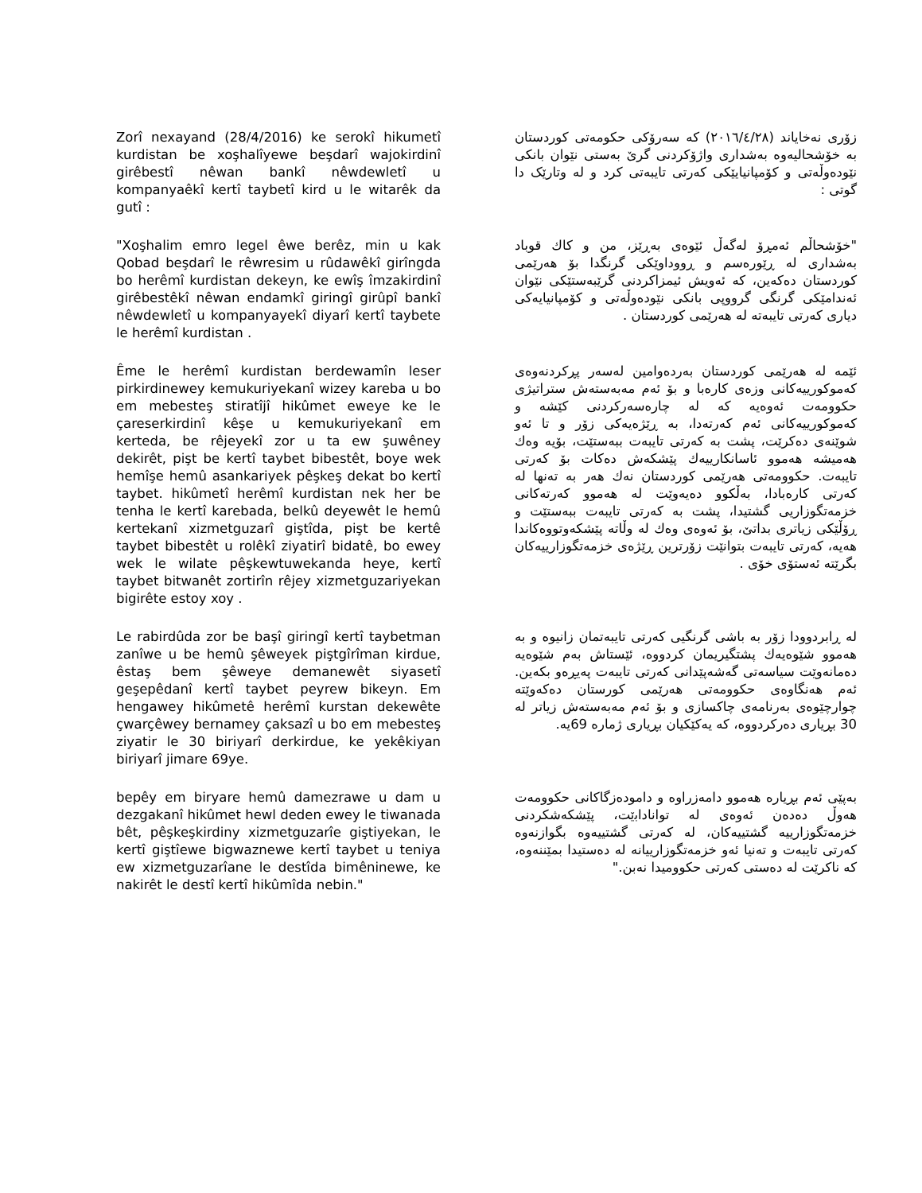Zorî nexayand (28/4/2016) ke serokî hikumetî kurdistan be xoşhalîyewe beşdarî wajokirdinî girêbestî nêwan bankî nêwdewletî u kompanyaêkî kertî taybetî kird u le witarêk da gutî :
زۆری نەخایاند (٢٠١٦/٤/٢٨) کە سەرۆکی حکومەتی کوردستان بە خۆشحالیەوە بەشداری واژۆکردنی گرێ بەستی نێوان بانکی نێودەوڵەتی و کۆمپانیایێکی کەرتی تایبەتی کرد و لە وتارێک دا گوتی :
"Xoşhalim emro legel êwe berêz, min u kak Qobad beşdarî le rêwresim u rûdawêkî girîngda bo herêmî kurdistan dekeyn, ke ewîş îmzakirdinî girêbestêkî nêwan endamkî giringî girûpî bankî nêwdewletî u kompanyayekî diyarî kertî taybete le herêmî kurdistan .
"خۆشحاڵم ئەمڕۆ لەگەڵ ئێوەی بەڕێز، من و کاك قوباد بەشداری لە ڕێورەسم و ڕووداوێکی گرنگدا بۆ هەرێمی کوردستان دەکەین، کە ئەویش ئیمزاکردنی گرێبەستێکی نێوان ئەندامێکی گرنگی گرووپی بانکی نێودەوڵەتی و کۆمپانیایەکی دیاری کەرتی تایبەتە لە هەرێمی کوردستان .
Ême le herêmî kurdistan berdewamîn leser pirkirdinewey kemukuriyekanî wizey kareba u bo em mebesteş stiratîjî hikûmet eweye ke le çareserkirdinî kêşe u kemukuriyekanî em kerteda, be rêjeyekî zor u ta ew şuwêney dekirêt, pişt be kertî taybet bibestêt, boye wek hemîşe hemû asankariyek pêşkeş dekat bo kertî taybet. hikûmetî herêmî kurdistan nek her be tenha le kertî karebada, belkû deyewêt le hemû kertekanî xizmetguzarî giştîda, pişt be kertê taybet bibestêt u rolêkî ziyatirî bidatê, bo ewey wek le wilate pêşkewtuwekanda heye, kertî taybet bitwanêt zortirîn rêjey xizmetguzariyekan bigirête estoy xoy .
ئێمە لە هەرێمی کوردستان بەردەوامین لەسەر پڕکردنەوەی کەموکورییەکانی وزەی کارەبا و بۆ ئەم مەبەستەش ستراتیژی حکوومەت ئەوەیە کە لە چارەسەرکردنی کێشە و کەموکورییەکانی ئەم کەرتەدا، بە ڕێژەیەکی زۆر و تا ئەو شوێنەی دەکرێت، پشت بە کەرتی تایبەت ببەستێت، بۆیە وەك هەمیشە هەموو ئاسانکارییەك پێشکەش دەکات بۆ کەرتی تایبەت. حکوومەتی هەرێمی کوردستان نەك هەر بە تەنها لە کەرتی کارەبادا، بەڵکوو دەیەوێت لە هەموو کەرتەکانی خزمەتگوزاریی گشتیدا، پشت بە کەرتی تایبەت ببەستێت و ڕۆڵێکی زیاتری بداتێ، بۆ ئەوەی وەك لە وڵاتە پێشکەوتووەکاندا هەیە، کەرتی تایبەت بتوانێت زۆرترین ڕێژەی خزمەتگوزارییەکان بگرێتە ئەستۆی خۆی .
Le rabirdûda zor be başî giringî kertî taybetman zanîwe u be hemû şêweyek piştgîrîman kirdue, êstaş bem şêweye demanewêt siyasetî geşepêdanî kertî taybet peyrew bikeyn. Em hengawey hikûmetê herêmî kurstan dekewête çwarçêwey bernamey çaksazî u bo em mebesteş ziyatir le 30 biriyarî derkirdue, ke yekêkiyan biriyarî jimare 69ye.
لە ڕابردوودا زۆر بە باشی گرنگیی کەرتی تایبەتمان زانیوە و بە هەموو شێوەیەك پشتگیریمان کردووە، ئێستاش بەم شێوەیە دەمانەوێت سیاسەتی گەشەپێدانی کەرتی تایبەت پەیڕەو بکەین. ئەم هەنگاوەی حکوومەتی هەرێمی کورستان دەکەوێتە چوارچێوەی بەرنامەی چاکسازی و بۆ ئەم مەبەستەش زیاتر لە 30 بڕیاری دەرکردووە، کە یەکێکیان بڕیاری ژمارە 69یە.
bepêy em biryare hemû damezrawe u dam u dezgakanî hikûmet hewl deden ewey le tiwanada bêt, pêşkeşkirdiny xizmetguzarîe giştiyekan, le kertî giştîewe bigwaznewe kertî taybet u teniya ew xizmetguzarîane le destîda bimêninewe, ke nakirêt le destî kertî hikûmîda nebin."
بەپێی ئەم بڕیارە هەموو دامەزراوە و دامودەزگاکانی حکوومەت هەوڵ دەدەن ئەوەی لە تواناداﺑێت، پێشکەشکردنی خزمەتگوزارییە گشتییەکان، لە کەرتی گشتییەوە بگوازنەوە کەرتی تایبەت و تەنیا ئەو خزمەتگوزارییانە لە دەستیدا بمێننەوە، کە ناکرێت لە دەستی کەرتی حکوومیدا نەبن."